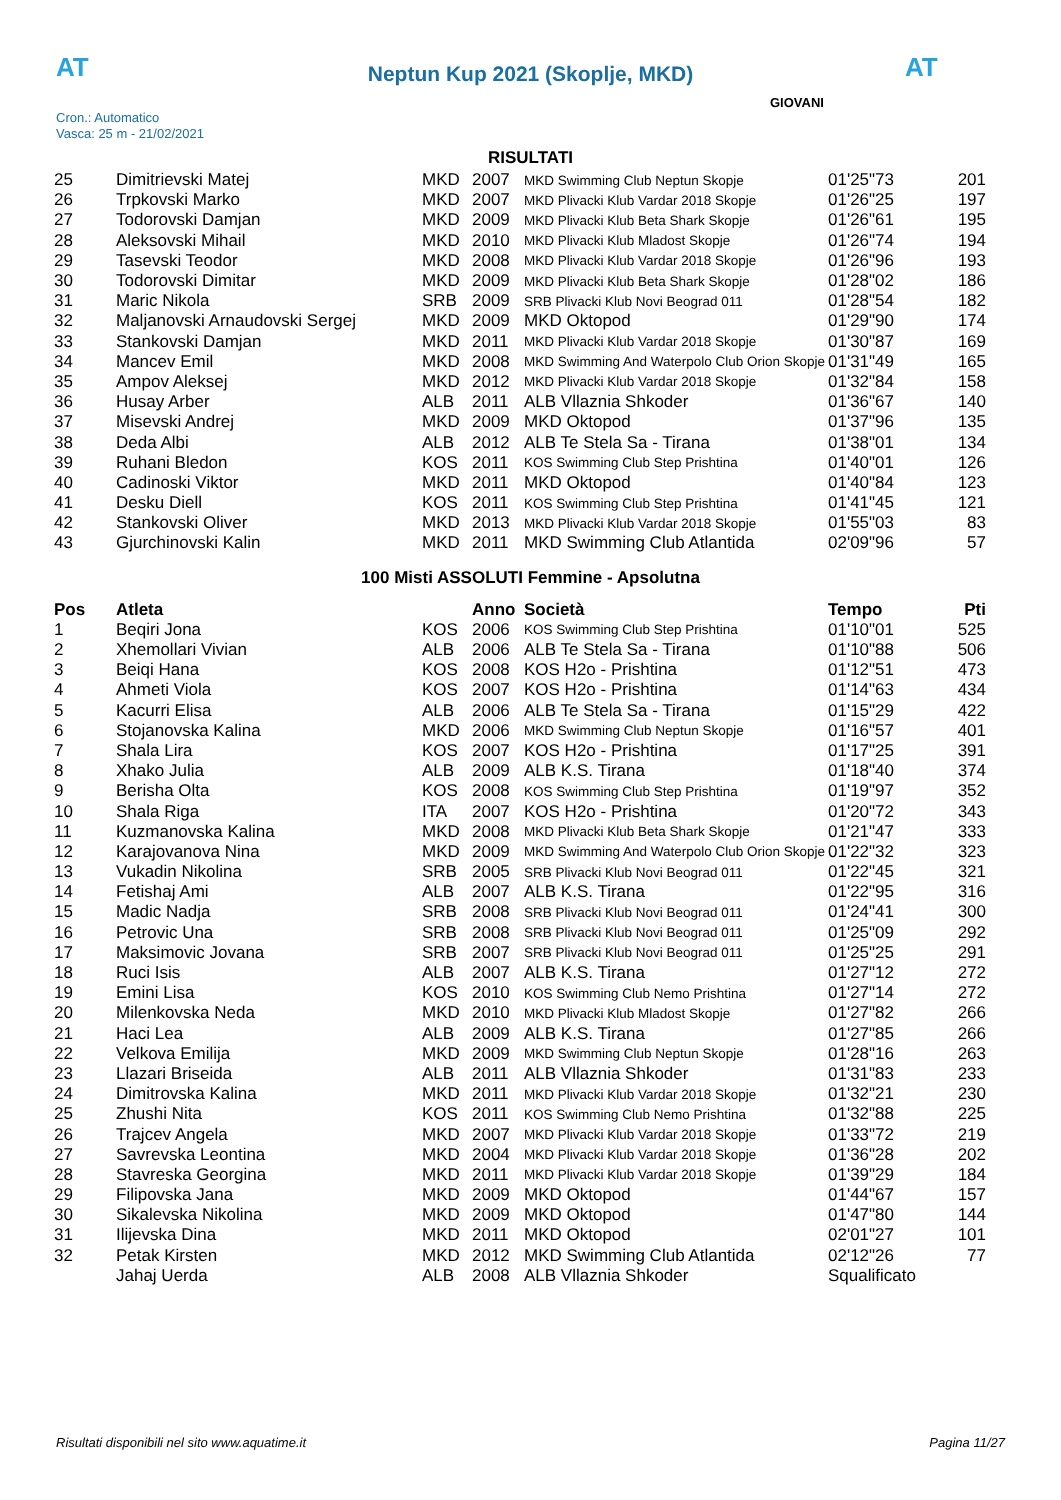AT
Neptun Kup 2021 (Skoplje, MKD) AT
Cron.: Automatico
Vasca: 25 m - 21/02/2021
GIOVANI
RISULTATI
| 25 | Dimitrievski Matej | MKD | 2007 | MKD Swimming Club Neptun Skopje | 01'25"73 | 201 |
| 26 | Trpkovski Marko | MKD | 2007 | MKD Plivacki Klub Vardar 2018 Skopje | 01'26"25 | 197 |
| 27 | Todorovski Damjan | MKD | 2009 | MKD Plivacki Klub Beta Shark Skopje | 01'26"61 | 195 |
| 28 | Aleksovski Mihail | MKD | 2010 | MKD Plivacki Klub Mladost Skopje | 01'26"74 | 194 |
| 29 | Tasevski Teodor | MKD | 2008 | MKD Plivacki Klub Vardar 2018 Skopje | 01'26"96 | 193 |
| 30 | Todorovski Dimitar | MKD | 2009 | MKD Plivacki Klub Beta Shark Skopje | 01'28"02 | 186 |
| 31 | Maric Nikola | SRB | 2009 | SRB Plivacki Klub Novi Beograd 011 | 01'28"54 | 182 |
| 32 | Maljanovski Arnaudovski Sergej | MKD | 2009 | MKD Oktopod | 01'29"90 | 174 |
| 33 | Stankovski Damjan | MKD | 2011 | MKD Plivacki Klub Vardar 2018 Skopje | 01'30"87 | 169 |
| 34 | Mancev Emil | MKD | 2008 | MKD Swimming And Waterpolo Club Orion Skopje | 01'31"49 | 165 |
| 35 | Ampov Aleksej | MKD | 2012 | MKD Plivacki Klub Vardar 2018 Skopje | 01'32"84 | 158 |
| 36 | Husay Arber | ALB | 2011 | ALB Vllaznia Shkoder | 01'36"67 | 140 |
| 37 | Misevski Andrej | MKD | 2009 | MKD Oktopod | 01'37"96 | 135 |
| 38 | Deda Albi | ALB | 2012 | ALB Te Stela Sa - Tirana | 01'38"01 | 134 |
| 39 | Ruhani Bledon | KOS | 2011 | KOS Swimming Club Step Prishtina | 01'40"01 | 126 |
| 40 | Cadinoski Viktor | MKD | 2011 | MKD Oktopod | 01'40"84 | 123 |
| 41 | Desku Diell | KOS | 2011 | KOS Swimming Club Step Prishtina | 01'41"45 | 121 |
| 42 | Stankovski Oliver | MKD | 2013 | MKD Plivacki Klub Vardar 2018 Skopje | 01'55"03 | 83 |
| 43 | Gjurchinovski Kalin | MKD | 2011 | MKD Swimming Club Atlantida | 02'09"96 | 57 |
100 Misti ASSOLUTI Femmine - Apsolutna
| Pos | Atleta | | Anno | Società | Tempo | Pti |
| --- | --- | --- | --- | --- | --- | --- |
| 1 | Beqiri Jona | KOS | 2006 | KOS Swimming Club Step Prishtina | 01'10"01 | 525 |
| 2 | Xhemollari Vivian | ALB | 2006 | ALB Te Stela Sa - Tirana | 01'10"88 | 506 |
| 3 | Beiqi Hana | KOS | 2008 | KOS H2o - Prishtina | 01'12"51 | 473 |
| 4 | Ahmeti Viola | KOS | 2007 | KOS H2o - Prishtina | 01'14"63 | 434 |
| 5 | Kacurri Elisa | ALB | 2006 | ALB Te Stela Sa - Tirana | 01'15"29 | 422 |
| 6 | Stojanovska Kalina | MKD | 2006 | MKD Swimming Club Neptun Skopje | 01'16"57 | 401 |
| 7 | Shala Lira | KOS | 2007 | KOS H2o - Prishtina | 01'17"25 | 391 |
| 8 | Xhako Julia | ALB | 2009 | ALB K.S. Tirana | 01'18"40 | 374 |
| 9 | Berisha Olta | KOS | 2008 | KOS Swimming Club Step Prishtina | 01'19"97 | 352 |
| 10 | Shala Riga | ITA | 2007 | KOS H2o - Prishtina | 01'20"72 | 343 |
| 11 | Kuzmanovska Kalina | MKD | 2008 | MKD Plivacki Klub Beta Shark Skopje | 01'21"47 | 333 |
| 12 | Karajovanova Nina | MKD | 2009 | MKD Swimming And Waterpolo Club Orion Skopje | 01'22"32 | 323 |
| 13 | Vukadin Nikolina | SRB | 2005 | SRB Plivacki Klub Novi Beograd 011 | 01'22"45 | 321 |
| 14 | Fetishaj Ami | ALB | 2007 | ALB K.S. Tirana | 01'22"95 | 316 |
| 15 | Madic Nadja | SRB | 2008 | SRB Plivacki Klub Novi Beograd 011 | 01'24"41 | 300 |
| 16 | Petrovic Una | SRB | 2008 | SRB Plivacki Klub Novi Beograd 011 | 01'25"09 | 292 |
| 17 | Maksimovic Jovana | SRB | 2007 | SRB Plivacki Klub Novi Beograd 011 | 01'25"25 | 291 |
| 18 | Ruci Isis | ALB | 2007 | ALB K.S. Tirana | 01'27"12 | 272 |
| 19 | Emini Lisa | KOS | 2010 | KOS Swimming Club Nemo Prishtina | 01'27"14 | 272 |
| 20 | Milenkovska Neda | MKD | 2010 | MKD Plivacki Klub Mladost Skopje | 01'27"82 | 266 |
| 21 | Haci Lea | ALB | 2009 | ALB K.S. Tirana | 01'27"85 | 266 |
| 22 | Velkova Emilija | MKD | 2009 | MKD Swimming Club Neptun Skopje | 01'28"16 | 263 |
| 23 | Llazari Briseida | ALB | 2011 | ALB Vllaznia Shkoder | 01'31"83 | 233 |
| 24 | Dimitrovska Kalina | MKD | 2011 | MKD Plivacki Klub Vardar 2018 Skopje | 01'32"21 | 230 |
| 25 | Zhushi Nita | KOS | 2011 | KOS Swimming Club Nemo Prishtina | 01'32"88 | 225 |
| 26 | Trajcev Angela | MKD | 2007 | MKD Plivacki Klub Vardar 2018 Skopje | 01'33"72 | 219 |
| 27 | Savrevska Leontina | MKD | 2004 | MKD Plivacki Klub Vardar 2018 Skopje | 01'36"28 | 202 |
| 28 | Stavreska Georgina | MKD | 2011 | MKD Plivacki Klub Vardar 2018 Skopje | 01'39"29 | 184 |
| 29 | Filipovska Jana | MKD | 2009 | MKD Oktopod | 01'44"67 | 157 |
| 30 | Sikalevska Nikolina | MKD | 2009 | MKD Oktopod | 01'47"80 | 144 |
| 31 | Ilijevska Dina | MKD | 2011 | MKD Oktopod | 02'01"27 | 101 |
| 32 | Petak Kirsten | MKD | 2012 | MKD Swimming Club Atlantida | 02'12"26 | 77 |
| | Jahaj Uerda | ALB | 2008 | ALB Vllaznia Shkoder | Squalificato | |
Risultati disponibili nel sito www.aquatime.it Pagina 11/27